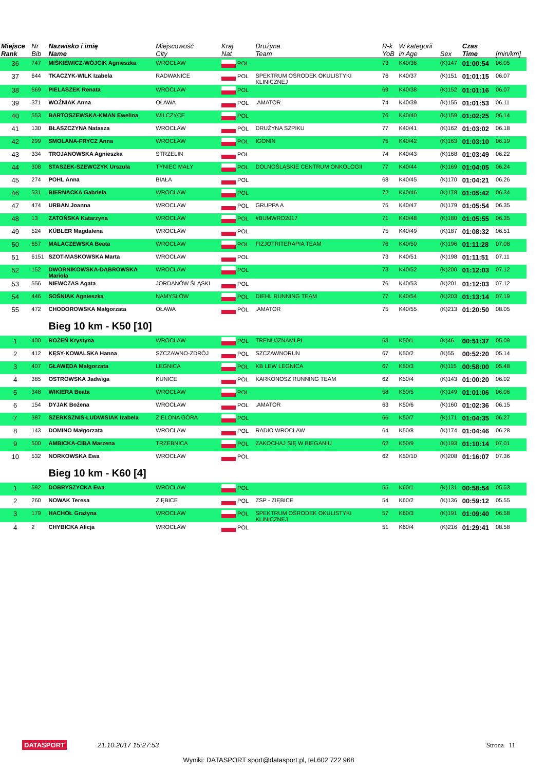| Miejsce Rank | Nr Bib | Nazwisko i imię Name | Miejscowość City | Kraj Nat | Drużyna Team | R-k YoB | W kategorii in Age | Sex | Czas Time | [min/km] |
| --- | --- | --- | --- | --- | --- | --- | --- | --- | --- | --- |
| 36 | 747 | MIŚKIEWICZ-WÓJCIK Agnieszka | WROCŁAW | POL | | 73 | K40/36 | (K)147 | 01:00:54 | 06.05 |
| 37 | 644 | TKACZYK-WILK Izabela | RADWANICE | POL | SPEKTRUM OŚRODEK OKULISTYKI KLINICZNEJ | 76 | K40/37 | (K)151 | 01:01:15 | 06.07 |
| 38 | 669 | PIELASZEK Renata | WROCLAW | POL | | 69 | K40/38 | (K)152 | 01:01:16 | 06.07 |
| 39 | 371 | WOŹNIAK Anna | OŁAWA | POL | .AMATOR | 74 | K40/39 | (K)155 | 01:01:53 | 06.11 |
| 40 | 553 | BARTOSZEWSKA-KMAN Ewelina | WILCZYCE | POL | | 76 | K40/40 | (K)159 | 01:02:25 | 06.14 |
| 41 | 130 | BŁASZCZYNA Natasza | WROCŁAW | POL | DRUŻYNA SZPIKU | 77 | K40/41 | (K)162 | 01:03:02 | 06.18 |
| 42 | 299 | SMOLANA-FRYCZ Anna | WROCŁAW | POL | IGONIN | 75 | K40/42 | (K)163 | 01:03:10 | 06.19 |
| 43 | 334 | TROJANOWSKA Agnieszka | STRZELIN | POL | | 74 | K40/43 | (K)168 | 01:03:49 | 06.22 |
| 44 | 308 | STASZEK-SZEWCZYK Urszula | TYNIEC MAŁY | POL | DOLNOŚLĄSKIE CENTRUM ONKOLOGII | 77 | K40/44 | (K)169 | 01:04:05 | 06.24 |
| 45 | 274 | POHL Anna | BIAŁA | POL | | 68 | K40/45 | (K)170 | 01:04:21 | 06.26 |
| 46 | 531 | BIERNACKA Gabriela | WROCŁAW | POL | | 72 | K40/46 | (K)178 | 01:05:42 | 06.34 |
| 47 | 474 | URBAN Joanna | WROCLAW | POL | GRUPPA A | 75 | K40/47 | (K)179 | 01:05:54 | 06.35 |
| 48 | 13 | ZATOŃSKA Katarzyna | WROCŁAW | POL | #BUMWRO2017 | 71 | K40/48 | (K)180 | 01:05:55 | 06.35 |
| 49 | 524 | KÜBLER Magdalena | WROCŁAW | POL | | 75 | K40/49 | (K)187 | 01:08:32 | 06.51 |
| 50 | 657 | MALACZEWSKA Beata | WROCŁAW | POL | FIZJOTRITERAPIA TEAM | 76 | K40/50 | (K)196 | 01:11:28 | 07.08 |
| 51 | 6151 | SZOT-MASKOWSKA Marta | WROCŁAW | POL | | 73 | K40/51 | (K)198 | 01:11:51 | 07.11 |
| 52 | 152 | DWORNIKOWSKA-DĄBROWSKA Mariola | WROCŁAW | POL | | 73 | K40/52 | (K)200 | 01:12:03 | 07.12 |
| 53 | 556 | NIEWCZAS Agata | JORDANÓW ŚLĄSKI | POL | | 76 | K40/53 | (K)201 | 01:12:03 | 07.12 |
| 54 | 446 | SOŚNIAK Agnieszka | NAMYSŁÓW | POL | DIEHL RUNNING TEAM | 77 | K40/54 | (K)203 | 01:13:14 | 07.19 |
| 55 | 472 | CHODOROWSKA Małgorzata | OŁAWA | POL | .AMATOR | 75 | K40/55 | (K)213 | 01:20:50 | 08.05 |
| | | Bieg 10 km - K50 [10] | | | | | | | | |
| 1 | 400 | ROŻEŃ Krystyna | WROCŁAW | POL | TRENUJZNAMI.PL | 63 | K50/1 | (K)46 | 00:51:37 | 05.09 |
| 2 | 412 | KĘSY-KOWALSKA Hanna | SZCZAWNO-ZDRÓJ | POL | SZCZAWNORUN | 67 | K50/2 | (K)55 | 00:52:20 | 05.14 |
| 3 | 407 | GŁAWĘDA Małgorzata | LEGNICA | POL | KB LEW LEGNICA | 67 | K50/3 | (K)115 | 00:58:00 | 05.48 |
| 4 | 385 | OSTROWSKA Jadwiga | KUNICE | POL | KARKONOSZ RUNNING TEAM | 62 | K50/4 | (K)143 | 01:00:20 | 06.02 |
| 5 | 348 | WIKIERA Beata | WROCŁAW | POL | | 58 | K50/5 | (K)149 | 01:01:06 | 06.06 |
| 6 | 154 | DYJAK Bożena | WROCŁAW | POL | .AMATOR | 63 | K50/6 | (K)160 | 01:02:36 | 06.15 |
| 7 | 387 | SZERKSZNIS-LUDWISIAK Izabela | ZIELONA GÓRA | POL | | 66 | K50/7 | (K)171 | 01:04:35 | 06.27 |
| 8 | 143 | DOMINO Małgorzata | WROCŁAW | POL | RADIO WROCŁAW | 64 | K50/8 | (K)174 | 01:04:46 | 06.28 |
| 9 | 500 | AMBICKA-CIBA Marzena | TRZEBNICA | POL | ZAKOCHAJ SIĘ W BIEGANIU | 62 | K50/9 | (K)193 | 01:10:14 | 07.01 |
| 10 | 532 | NORKOWSKA Ewa | WROCŁAW | POL | | 62 | K50/10 | (K)208 | 01:16:07 | 07.36 |
| | | Bieg 10 km - K60 [4] | | | | | | | | |
| 1 | 592 | DOBRYSZYCKA Ewa | WROCŁAW | POL | | 55 | K60/1 | (K)131 | 00:58:54 | 05.53 |
| 2 | 260 | NOWAK Teresa | ZIĘBICE | POL | ZSP - ZIĘBICE | 54 | K60/2 | (K)136 | 00:59:12 | 05.55 |
| 3 | 179 | HACHOŁ Grażyna | WROCŁAW | POL | SPEKTRUM OŚRODEK OKULISTYKI KLINICZNEJ | 57 | K60/3 | (K)191 | 01:09:40 | 06.58 |
| 4 | 2 | CHYBICKA Alicja | WROCŁAW | POL | | 51 | K60/4 | (K)216 | 01:29:41 | 08.58 |
DATASPORT 21.10.2017 15:27:53 Strona 11
Wyniki: DATASPORT sport@datasport.pl, tel.602 722 968